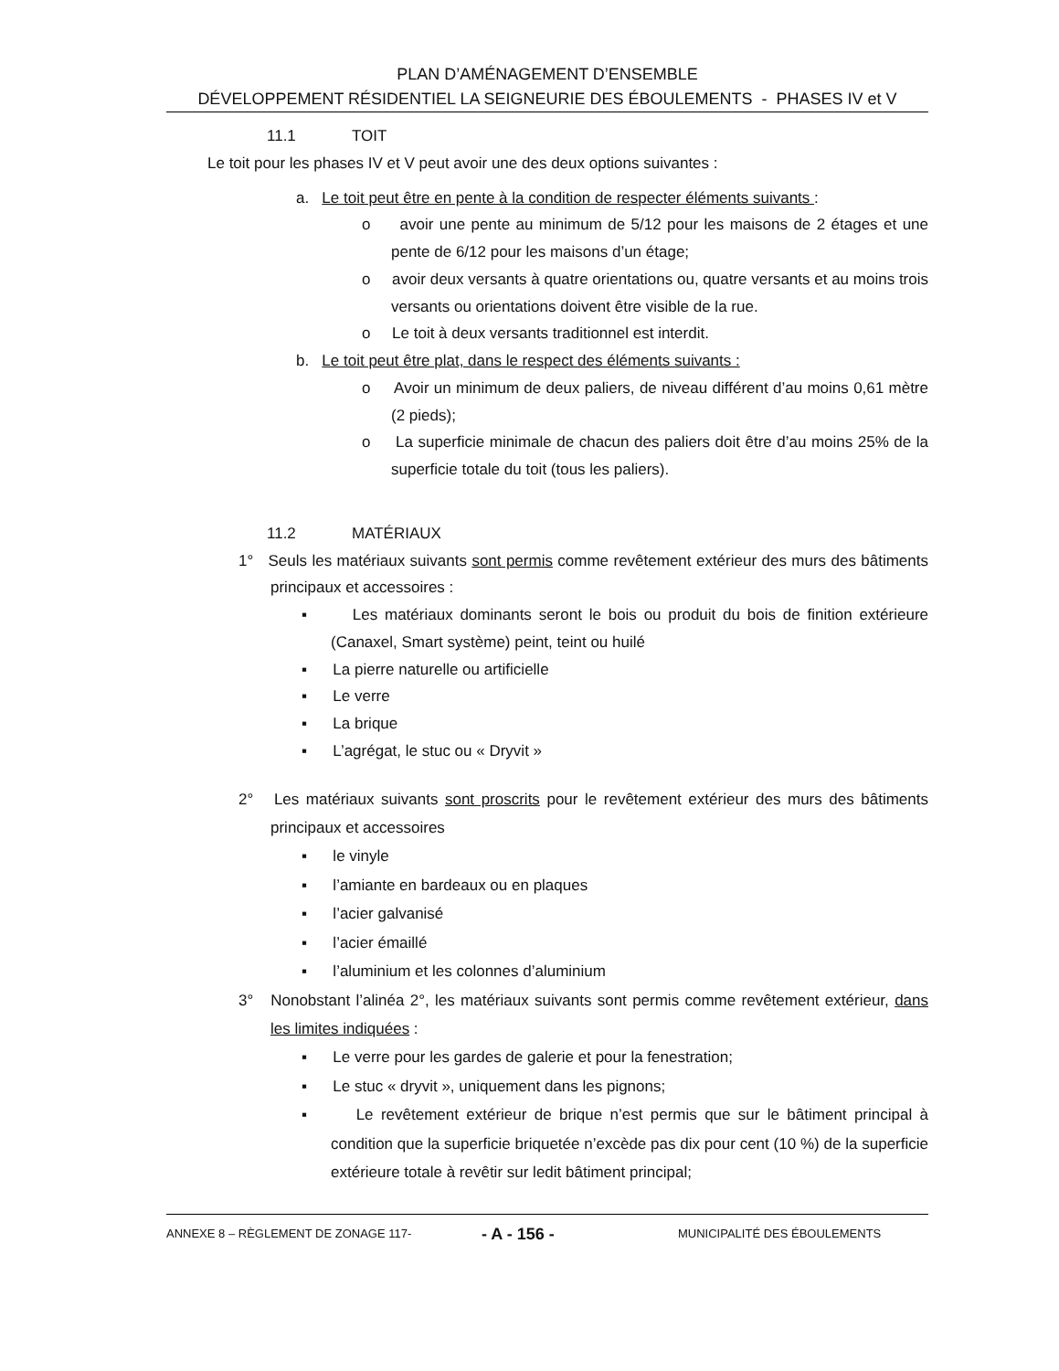PLAN D’AMÉNAGEMENT D’ENSEMBLE
DÉVELOPPEMENT RÉSIDENTIEL LA SEIGNEURIE DES ÉBOULEMENTS - PHASES IV et V
11.1 TOIT
Le toit pour les phases IV et V peut avoir une des deux options suivantes :
a. Le toit peut être en pente à la condition de respecter éléments suivants :
o avoir une pente au minimum de 5/12 pour les maisons de 2 étages et une pente de 6/12 pour les maisons d’un étage;
o avoir deux versants à quatre orientations ou, quatre versants et au moins trois versants ou orientations doivent être visible de la rue.
o Le toit à deux versants traditionnel est interdit.
b. Le toit peut être plat, dans le respect des éléments suivants :
o Avoir un minimum de deux paliers, de niveau différent d’au moins 0,61 mètre (2 pieds);
o La superficie minimale de chacun des paliers doit être d’au moins 25% de la superficie totale du toit (tous les paliers).
11.2 MATÉRIAUX
1° Seuls les matériaux suivants sont permis comme revêtement extérieur des murs des bâtiments principaux et accessoires :
▪ Les matériaux dominants seront le bois ou produit du bois de finition extérieure (Canaxel, Smart système) peint, teint ou huilé
▪ La pierre naturelle ou artificielle
▪ Le verre
▪ La brique
▪ L’agrégat, le stuc ou « Dryvit »
2° Les matériaux suivants sont proscrits pour le revêtement extérieur des murs des bâtiments principaux et accessoires
▪ le vinyle
▪ l’amiante en bardeaux ou en plaques
▪ l’acier galvanisé
▪ l’acier émaillé
▪ l’aluminium et les colonnes d’aluminium
3° Nonobstant l’alinéa 2°, les matériaux suivants sont permis comme revêtement extérieur, dans les limites indiquées :
▪ Le verre pour les gardes de galerie et pour la fenestration;
▪ Le stuc « dryvit », uniquement dans les pignons;
▪ Le revêtement extérieur de brique n’est permis que sur le bâtiment principal à condition que la superficie briquetée n’excède pas dix pour cent (10 %) de la superficie extérieure totale à revêtir sur ledit bâtiment principal;
ANNEXE 8 – RÈGLEMENT DE ZONAGE 117- - A - 156 - MUNICIPALITÉ DES ÉBOULEMENTS